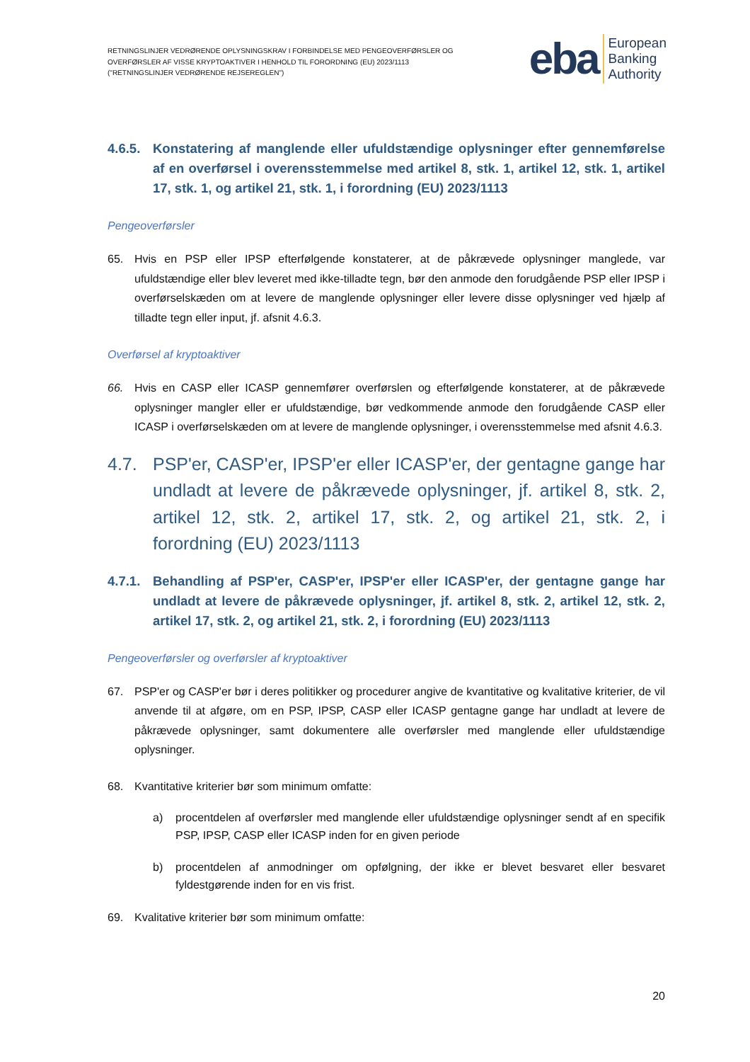RETNINGSLINJER VEDRØRENDE OPLYSNINGSKRAV I FORBINDELSE MED PENGEOVERFØRSLER OG
OVERFØRSLER AF VISSE KRYPTOAKTIVER I HENHOLD TIL FORORDNING (EU) 2023/1113
("RETNINGSLINJER VEDRØRENDE REJSEREGLEN")
eba European
Banking
Authority
4.6.5. Konstatering af manglende eller ufuldstændige oplysninger efter gennemførelse af en overførsel i overensstemmelse med artikel 8, stk. 1, artikel 12, stk. 1, artikel 17, stk. 1, og artikel 21, stk. 1, i forordning (EU) 2023/1113
Pengeoverførsler
65. Hvis en PSP eller IPSP efterfølgende konstaterer, at de påkrævede oplysninger manglede, var ufuldstændige eller blev leveret med ikke-tilladte tegn, bør den anmode den forudgående PSP eller IPSP i overførselskæden om at levere de manglende oplysninger eller levere disse oplysninger ved hjælp af tilladte tegn eller input, jf. afsnit 4.6.3.
Overførsel af kryptoaktiver
66. Hvis en CASP eller ICASP gennemfører overførslen og efterfølgende konstaterer, at de påkrævede oplysninger mangler eller er ufuldstændige, bør vedkommende anmode den forudgående CASP eller ICASP i overførselskæden om at levere de manglende oplysninger, i overensstemmelse med afsnit 4.6.3.
4.7. PSP'er, CASP'er, IPSP'er eller ICASP'er, der gentagne gange har undladt at levere de påkrævede oplysninger, jf. artikel 8, stk. 2, artikel 12, stk. 2, artikel 17, stk. 2, og artikel 21, stk. 2, i forordning (EU) 2023/1113
4.7.1. Behandling af PSP'er, CASP'er, IPSP'er eller ICASP'er, der gentagne gange har undladt at levere de påkrævede oplysninger, jf. artikel 8, stk. 2, artikel 12, stk. 2, artikel 17, stk. 2, og artikel 21, stk. 2, i forordning (EU) 2023/1113
Pengeoverførsler og overførsler af kryptoaktiver
67. PSP'er og CASP'er bør i deres politikker og procedurer angive de kvantitative og kvalitative kriterier, de vil anvende til at afgøre, om en PSP, IPSP, CASP eller ICASP gentagne gange har undladt at levere de påkrævede oplysninger, samt dokumentere alle overførsler med manglende eller ufuldstændige oplysninger.
68. Kvantitative kriterier bør som minimum omfatte:
a) procentdelen af overførsler med manglende eller ufuldstændige oplysninger sendt af en specifik PSP, IPSP, CASP eller ICASP inden for en given periode
b) procentdelen af anmodninger om opfølgning, der ikke er blevet besvaret eller besvaret fyldestgørende inden for en vis frist.
69. Kvalitative kriterier bør som minimum omfatte:
20